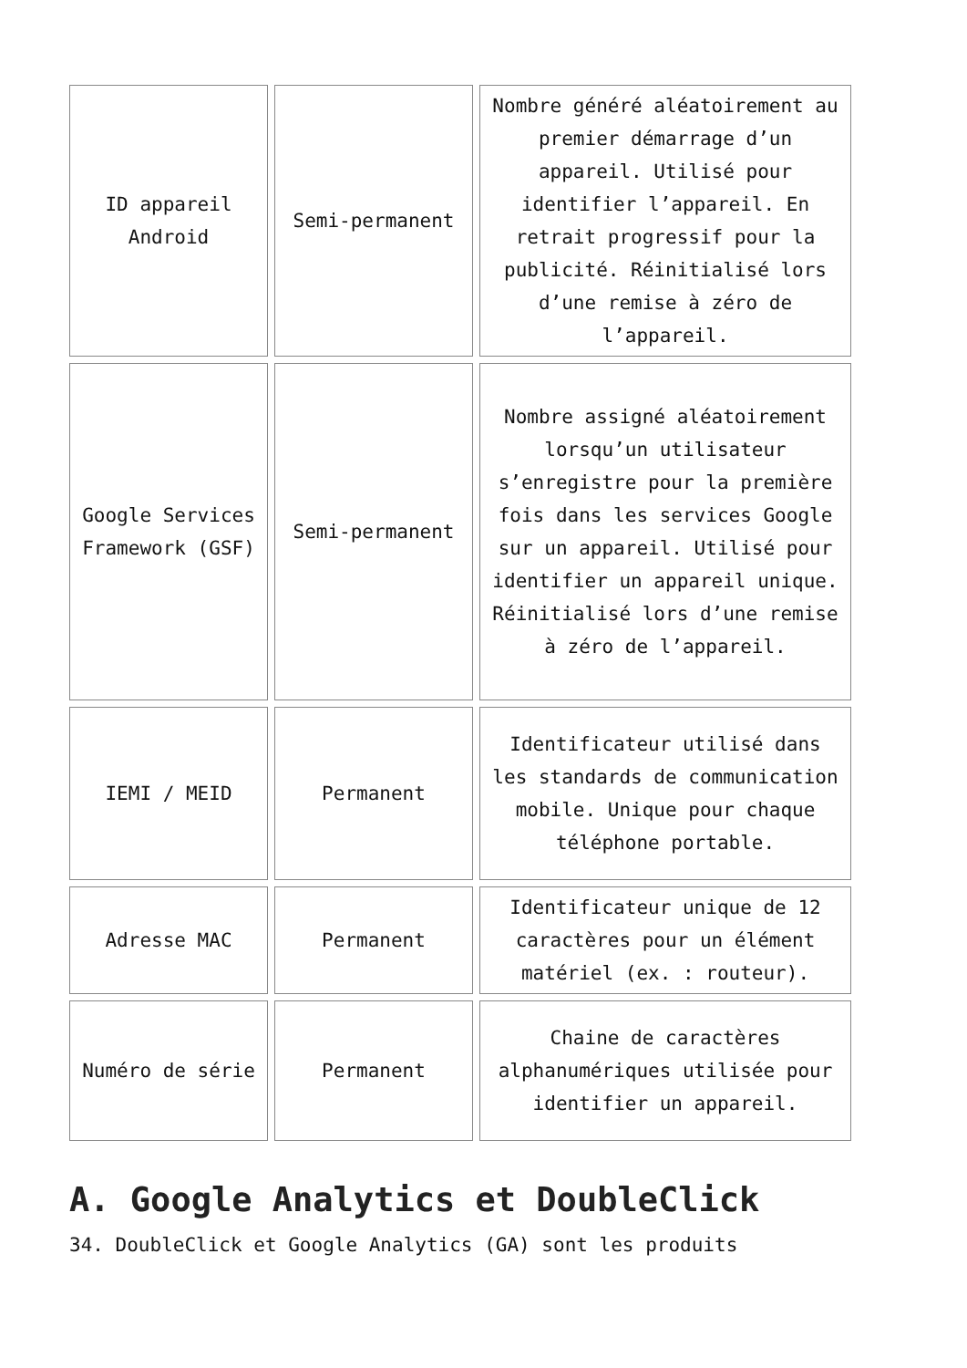| ID appareil Android | Semi-permanent | Nombre généré aléatoirement au premier démarrage d’un appareil. Utilisé pour identifier l’appareil. En retrait progressif pour la publicité. Réinitialisé lors d’une remise à zéro de l’appareil. |
| Google Services Framework (GSF) | Semi-permanent | Nombre assigné aléatoirement lorsqu’un utilisateur s’enregistre pour la première fois dans les services Google sur un appareil. Utilisé pour identifier un appareil unique. Réinitialisé lors d’une remise à zéro de l’appareil. |
| IEMI / MEID | Permanent | Identificateur utilisé dans les standards de communication mobile. Unique pour chaque téléphone portable. |
| Adresse MAC | Permanent | Identificateur unique de 12 caractères pour un élément matériel (ex. : routeur). |
| Numéro de série | Permanent | Chaine de caractères alphanumériques utilisée pour identifier un appareil. |
A. Google Analytics et DoubleClick
34. DoubleClick et Google Analytics (GA) sont les produits